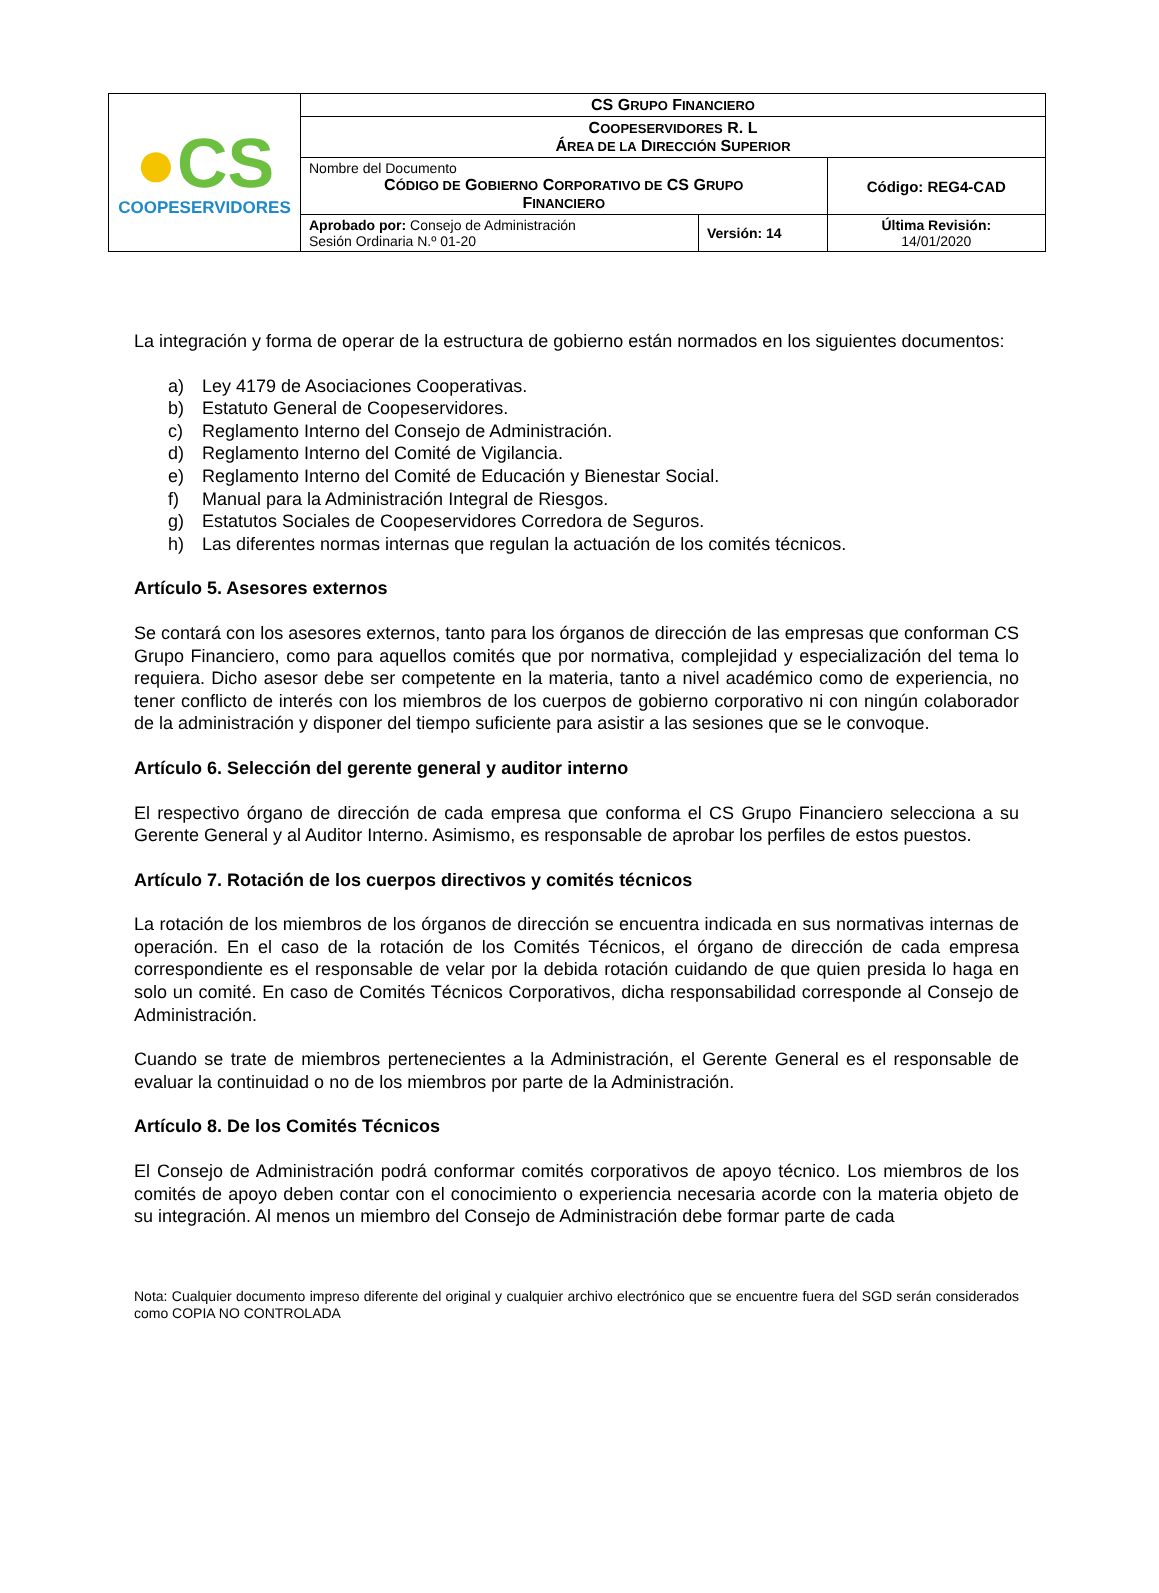| ● CS COOPESERVIDORES | CS G RUPO F INANCIERO | | |
| | C OOPESERVIDORES R. L Á REA DE LA D IRECCIÓN S UPERIOR | | |
| | Nombre del Documento C ÓDIGO DE G OBIERNO C ORPORATIVO DE CS G RUPO F INANCIERO | | Código: REG4-CAD |
| | Aprobado por: Consejo de Administración Sesión Ordinaria N.º 01-20 | Versión: 14 | Última Revisión: 14/01/2020 |
La integración y forma de operar de la estructura de gobierno están normados en los siguientes documentos:
a) Ley 4179 de Asociaciones Cooperativas.
b) Estatuto General de Coopeservidores.
c) Reglamento Interno del Consejo de Administración.
d) Reglamento Interno del Comité de Vigilancia.
e) Reglamento Interno del Comité de Educación y Bienestar Social.
f) Manual para la Administración Integral de Riesgos.
g) Estatutos Sociales de Coopeservidores Corredora de Seguros.
h) Las diferentes normas internas que regulan la actuación de los comités técnicos.
Artículo 5. Asesores externos
Se contará con los asesores externos, tanto para los órganos de dirección de las empresas que conforman CS Grupo Financiero, como para aquellos comités que por normativa, complejidad y especialización del tema lo requiera. Dicho asesor debe ser competente en la materia, tanto a nivel académico como de experiencia, no tener conflicto de interés con los miembros de los cuerpos de gobierno corporativo ni con ningún colaborador de la administración y disponer del tiempo suficiente para asistir a las sesiones que se le convoque.
Artículo 6. Selección del gerente general y auditor interno
El respectivo órgano de dirección de cada empresa que conforma el CS Grupo Financiero selecciona a su Gerente General y al Auditor Interno. Asimismo, es responsable de aprobar los perfiles de estos puestos.
Artículo 7. Rotación de los cuerpos directivos y comités técnicos
La rotación de los miembros de los órganos de dirección se encuentra indicada en sus normativas internas de operación. En el caso de la rotación de los Comités Técnicos, el órgano de dirección de cada empresa correspondiente es el responsable de velar por la debida rotación cuidando de que quien presida lo haga en solo un comité. En caso de Comités Técnicos Corporativos, dicha responsabilidad corresponde al Consejo de Administración.
Cuando se trate de miembros pertenecientes a la Administración, el Gerente General es el responsable de evaluar la continuidad o no de los miembros por parte de la Administración.
Artículo 8. De los Comités Técnicos
El Consejo de Administración podrá conformar comités corporativos de apoyo técnico. Los miembros de los comités de apoyo deben contar con el conocimiento o experiencia necesaria acorde con la materia objeto de su integración. Al menos un miembro del Consejo de Administración debe formar parte de cada
Nota: Cualquier documento impreso diferente del original y cualquier archivo electrónico que se encuentre fuera del SGD serán considerados como COPIA NO CONTROLADA